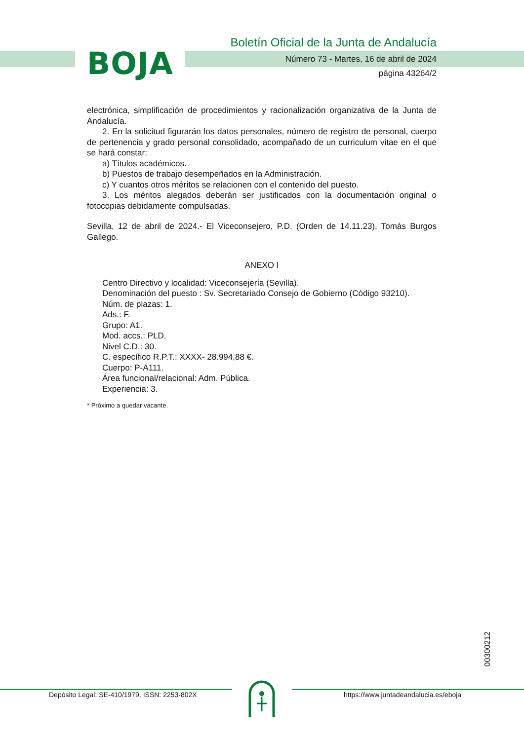BOJA
Boletín Oficial de la Junta de Andalucía
Número 73 - Martes, 16 de abril de 2024
página 43264/2
electrónica, simplificación de procedimientos y racionalización organizativa de la Junta de Andalucía.
2. En la solicitud figurarán los datos personales, número de registro de personal, cuerpo de pertenencia y grado personal consolidado, acompañado de un curriculum vitae en el que se hará constar:
a) Títulos académicos.
b) Puestos de trabajo desempeñados en la Administración.
c) Y cuantos otros méritos se relacionen con el contenido del puesto.
3. Los méritos alegados deberán ser justificados con la documentación original o fotocopias debidamente compulsadas.
Sevilla, 12 de abril de 2024.- El Viceconsejero, P.D. (Orden de 14.11.23), Tomás Burgos Gallego.
ANEXO I
Centro Directivo y localidad: Viceconsejería (Sevilla).
Denominación del puesto : Sv. Secretariado Consejo de Gobierno (Código 93210).
Núm. de plazas: 1.
Ads.: F.
Grupo: A1.
Mod. accs.: PLD.
Nivel C.D.: 30.
C. específico R.P.T.: XXXX- 28.994,88 €.
Cuerpo: P-A111.
Área funcional/relacional: Adm. Pública.
Experiencia: 3.
* Próximo a quedar vacante.
00300212
Depósito Legal: SE-410/1979. ISSN: 2253-802X
https://www.juntadeandalucia.es/eboja